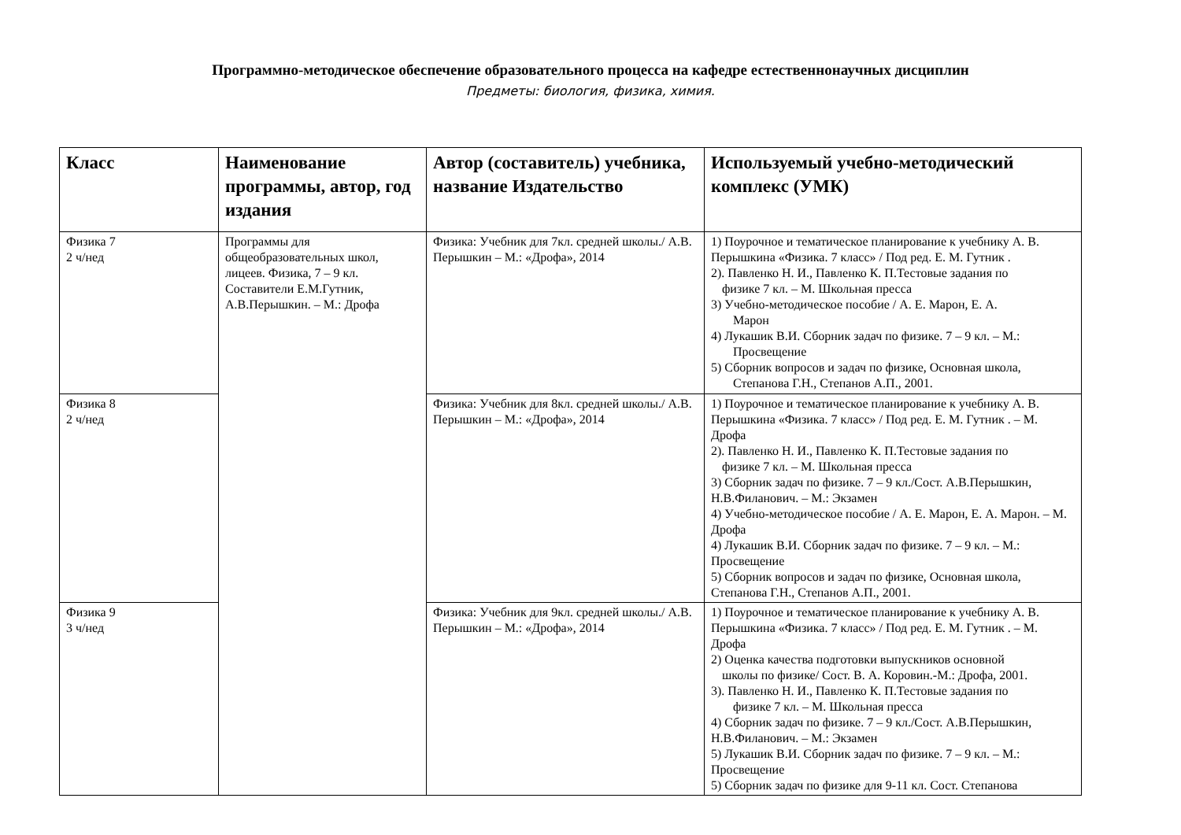Программно-методическое обеспечение образовательного процесса на кафедре естественнонаучных дисциплин
Предметы: биология, физика, химия.
| Класс | Наименование программы, автор, год издания | Автор (составитель) учебника, название Издательство | Используемый учебно-методический комплекс (УМК) |
| --- | --- | --- | --- |
| Физика 7 2 ч/нед | Программы для общеобразовательных школ, лицеев. Физика, 7 – 9 кл. Составители Е.М.Гутник, А.В.Перышкин. – М.: Дрофа | Физика: Учебник для 7кл. средней школы./ А.В. Перышкин – М.: «Дрофа», 2014 | 1) Поурочное и тематическое планирование к учебнику А. В. Перышкина «Физика. 7 класс» / Под ред. Е. М. Гутник . 2). Павленко Н. И., Павленко К. П.Тестовые задания по физике 7 кл. – М. Школьная пресса 3) Учебно-методическое пособие / А. Е. Марон, Е. А. Марон 4) Лукашик В.И. Сборник задач по физике. 7 – 9 кл. – М.: Просвещение 5) Сборник вопросов и задач по физике, Основная школа, Степанова Г.Н., Степанов А.П., 2001. |
| Физика 8 2 ч/нед | | Физика: Учебник для 8кл. средней школы./ А.В. Перышкин – М.: «Дрофа», 2014 | 1) Поурочное и тематическое планирование к учебнику А. В. Перышкина «Физика. 7 класс» / Под ред. Е. М. Гутник . – М. Дрофа 2). Павленко Н. И., Павленко К. П.Тестовые задания по физике 7 кл. – М. Школьная пресса 3) Сборник задач по физике. 7 – 9 кл./Сост. А.В.Перышкин, Н.В.Филанович. – М.: Экзамен 4) Учебно-методическое пособие / А. Е. Марон, Е. А. Марон. – М. Дрофа 4) Лукашик В.И. Сборник задач по физике. 7 – 9 кл. – М.: Просвещение 5) Сборник вопросов и задач по физике, Основная школа, Степанова Г.Н., Степанов А.П., 2001. |
| Физика 9 3 ч/нед | | Физика: Учебник для 9кл. средней школы./ А.В. Перышкин – М.: «Дрофа», 2014 | 1) Поурочное и тематическое планирование к учебнику А. В. Перышкина «Физика. 7 класс» / Под ред. Е. М. Гутник . – М. Дрофа 2) Оценка качества подготовки выпускников основной школы по физике/ Сост. В. А. Коровин.-М.: Дрофа, 2001. 3). Павленко Н. И., Павленко К. П.Тестовые задания по физике 7 кл. – М. Школьная пресса 4) Сборник задач по физике. 7 – 9 кл./Сост. А.В.Перышкин, Н.В.Филанович. – М.: Экзамен 5) Лукашик В.И. Сборник задач по физике. 7 – 9 кл. – М.: Просвещение 5) Сборник задач по физике для 9-11 кл. Сост. Степанова |